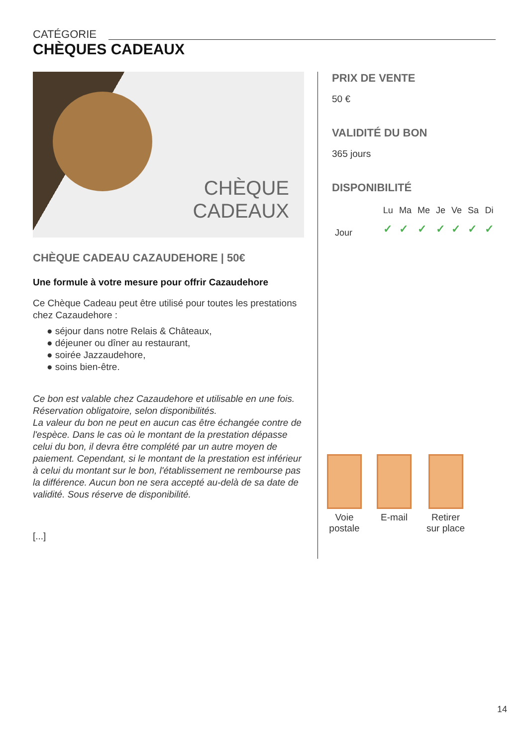CATÉGORIE
CHÈQUES CADEAUX
CHÈQUE
CADEAUX
CHÈQUE CADEAU CAZAUDEHORE | 50€
Une formule à votre mesure pour offrir Cazaudehore
Ce Chèque Cadeau peut être utilisé pour toutes les prestations chez Cazaudehore :
● séjour dans notre Relais & Châteaux,
● déjeuner ou dîner au restaurant,
● soirée Jazzaudehore,
● soins bien-être.
Ce bon est valable chez Cazaudehore et utilisable en une fois.
Réservation obligatoire, selon disponibilités.
La valeur du bon ne peut en aucun cas être échangée contre de l'espèce. Dans le cas où le montant de la prestation dépasse celui du bon, il devra être complété par un autre moyen de paiement. Cependant, si le montant de la prestation est inférieur à celui du montant sur le bon, l'établissement ne rembourse pas la différence. Aucun bon ne sera accepté au-delà de sa date de validité. Sous réserve de disponibilité.
[...]
PRIX DE VENTE
50 €
VALIDITÉ DU BON
365 jours
DISPONIBILITÉ
| | Lu | Ma | Me | Je | Ve | Sa | Di |
| --- | --- | --- | --- | --- | --- | --- | --- |
| Jour | ✓ | ✓ | ✓ | ✓ | ✓ | ✓ | ✓ |
Voie
postale
E-mail Retirer
sur place
14